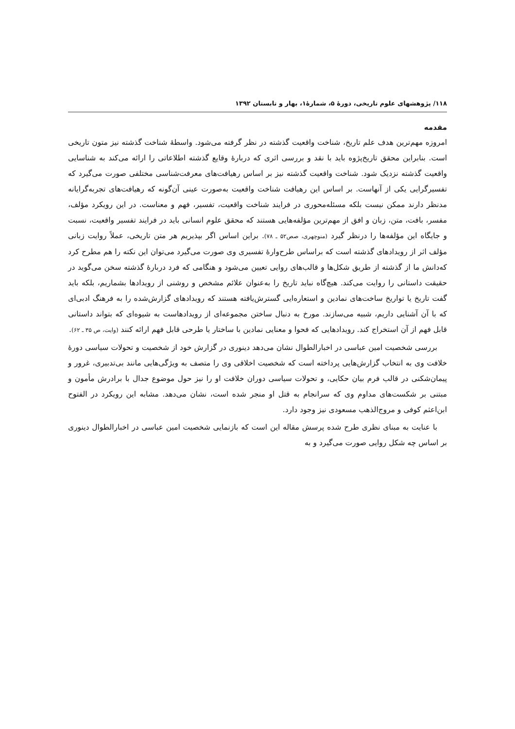۱۱۸/ پژوهشهای علوم تاریخی، دورهٔ ۵، شمارهٔ۱، بهار و تابستان ۱۳۹۲
مقدمه
امروزه مهم‌ترین هدف علم تاریخ، شناخت واقعیت گذشته در نظر گرفته می‌شود. واسطهٔ شناخت گذشته نیز متون تاریخی است. بنابراین محقق تاریخ‌پژوه باید با نقد و بررسی اثری که دربارهٔ وقایع گذشته اطلاعاتی را ارائه می‌کند به شناسایی واقعیت گذشته نزدیک شود. شناخت واقعیت گذشته نیز بر اساس رهیافت‌های معرفت‌شناسی مختلفی صورت می‌گیرد که تفسیرگرایی یکی از آنهاست. بر اساس این رهیافت شناخت واقعیت به‌صورت عینی آن‌گونه که رهیافت‌های تجربه‌گرایانه مدنظر دارند ممکن نیست بلکه مسئله‌محوری در فرایند شناخت واقعیت، تفسیر، فهم و معناست. در این رویکرد مؤلف، مفسر، بافت، متن، زبان و افق از مهم‌ترین مؤلفه‌هایی هستند که محقق علوم انسانی باید در فرایند تفسیر واقعیت، نسبت و جایگاه این مؤلفه‌ها را درنظر گیرد (منوچهری، صص۵۲ ـ ۷۸). براین اساس اگر بپذیریم هر متن تاریخی، عملاً روایت زبانی مؤلف اثر از رویدادهای گذشته است که براساس طرح‌وارهٔ تفسیری وی صورت می‌گیرد می‌توان این نکته را هم مطرح کرد که‌دانش ما از گذشته از طریق شکل‌ها و قالب‌های روایی تعیین می‌شود و هنگامی که فرد دربارهٔ گذشته سخن می‌گوید در حقیقت داستانی را روایت می‌کند. هیچ‌گاه نباید تاریخ را به‌عنوان علائم مشخص و روشنی از رویدادها بشماریم، بلکه باید گفت تاریخ یا تواریخ ساخت‌های نمادین و استعاره‌ایی گسترش‌یافته هستند که رویدادهای گزارش‌شده را به فرهنگ ادبی‌ای که با آن آشنایی داریم، شبیه می‌سازند. مورخ به دنبال ساختن مجموعه‌ای از رویدادهاست به شیوه‌ای که بتواند داستانی قابل فهم از آن استخراج کند. رویدادهایی که فحوا و معنایی نمادین با ساختار یا طرحی قابل فهم ارائه کنند (وایت، ص ۳۵ ـ ۶۲).
بررسی شخصیت امین عباسی در اخبارالطوال نشان می‌دهد دینوری در گزارش خود از شخصیت و تحولات سیاسی دورهٔ خلافت وی به انتخاب گزارش‌هایی پرداخته است که شخصیت اخلاقی وی را متصف به ویژگی‌هایی مانند بی‌تدبیری، غرور و پیمان‌شکنی در قالب فرم بیان حکایی، و تحولات سیاسی دوران خلافت او را نیز حول موضوع جدال با برادرش مأمون و مبتنی بر شکست‌های مداوم وی که سرانجام به قتل او منجر شده است، نشان می‌دهد. مشابه این رویکرد در الفتوح ابن‌اعثم کوفی و مروج‌الذهب مسعودی نیز وجود دارد.
با عنایت به مبنای نظری طرح شده پرسش مقاله این است که بازنمایی شخصیت امین عباسی در اخبارالطوال دینوری بر اساس چه شکل روایی صورت می‌گیرد و به